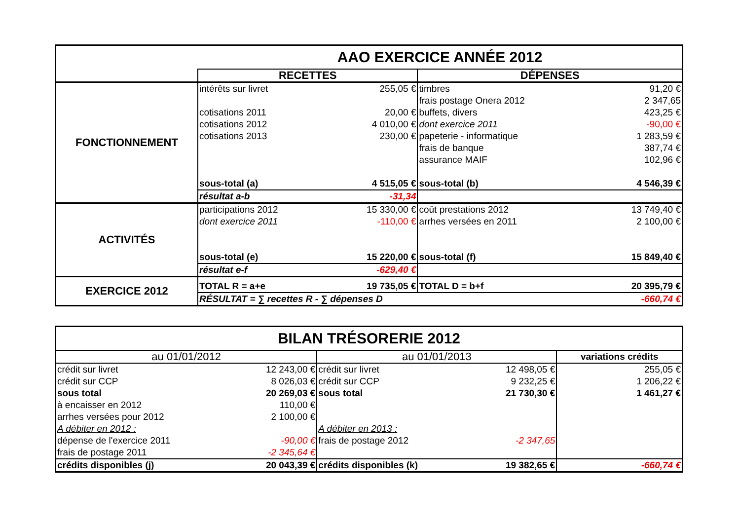| | AAO EXERCICE ANNÉE 2012 | | | |
| | RECETTES | | DÉPENSES | |
| FONCTIONNEMENT | intérêts sur livret | 255,05 € | timbres | 91,20 € |
| | | | frais postage Onera 2012 | 2 347,65 |
| | cotisations 2011 | 20,00 € | buffets, divers | 423,25 € |
| | cotisations 2012 | 4 010,00 € | dont exercice 2011 | -90,00 € |
| | cotisations 2013 | 230,00 € | papeterie - informatique | 1 283,59 € |
| | | | frais de banque | 387,74 € |
| | | | assurance MAIF | 102,96 € |
| | sous-total (a) | 4 515,05 € | sous-total (b) | 4 546,39 € |
| | résultat a-b | -31,34 | | |
| ACTIVITÉS | participations 2012 | 15 330,00 € | coût prestations 2012 | 13 749,40 € |
| | dont exercice 2011 | -110,00 € | arrhes versées en 2011 | 2 100,00 € |
| | sous-total (e) | 15 220,00 € | sous-total (f) | 15 849,40 € |
| | résultat e-f | -629,40 € | | |
| EXERCICE 2012 | TOTAL R = a+e | 19 735,05 € | TOTAL D = b+f | 20 395,79 € |
| | RÉSULTAT = ∑ recettes R - ∑ dépenses D | | | -660,74 € |
| BILAN TRÉSORERIE 2012 | | | | |
| au 01/01/2012 | | au 01/01/2013 | | variations crédits |
| crédit sur livret | 12 243,00 € | crédit sur livret | 12 498,05 € | 255,05 € |
| crédit sur CCP | 8 026,03 € | crédit sur CCP | 9 232,25 € | 1 206,22 € |
| sous total | 20 269,03 € | sous total | 21 730,30 € | 1 461,27 € |
| à encaisser en 2012 | 110,00 € | | | |
| arrhes versées pour 2012 | 2 100,00 € | | | |
| A débiter en 2012 : | | A débiter en 2013 : | | |
| dépense de l'exercice 2011 | -90,00 € | frais de postage 2012 | -2 347,65 | |
| frais de postage 2011 | -2 345,64 € | | | |
| crédits disponibles (j) | 20 043,39 € | crédits disponibles (k) | 19 382,65 € | -660,74 € |